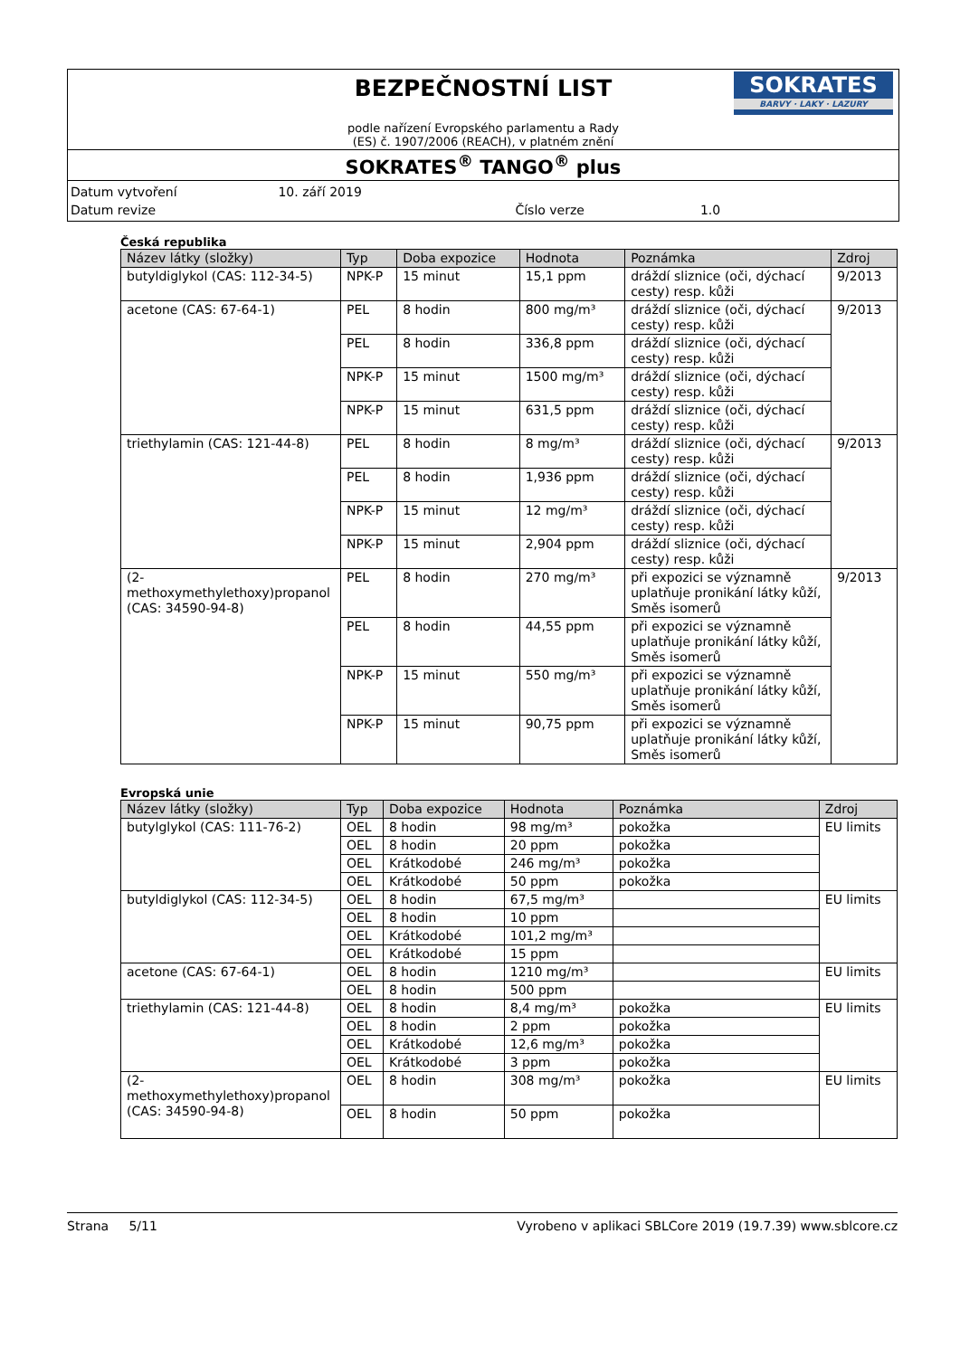BEZPEČNOSTNÍ LIST
podle nařízení Evropského parlamentu a Rady
(ES) č. 1907/2006 (REACH), v platném znění
SOKRATES
BARVY · LAKY · LAZURY
SOKRATES<sup>®</sup> TANGO<sup>®</sup> plus
Datum vytvoření 10. září 2019
Datum revize Číslo verze 1.0
Česká republika
| Název látky (složky) | Typ | Doba expozice | Hodnota | Poznámka | Zdroj |
| --- | --- | --- | --- | --- | --- |
| butyldiglykol (CAS: 112-34-5) | NPK-P | 15 minut | 15,1 ppm | dráždí sliznice (oči, dýchací cesty) resp. kůži | 9/2013 |
| acetone (CAS: 67-64-1) | PEL | 8 hodin | 800 mg/m³ | dráždí sliznice (oči, dýchací cesty) resp. kůži | 9/2013 |
| | PEL | 8 hodin | 336,8 ppm | dráždí sliznice (oči, dýchací cesty) resp. kůži | |
| | NPK-P | 15 minut | 1500 mg/m³ | dráždí sliznice (oči, dýchací cesty) resp. kůži | |
| | NPK-P | 15 minut | 631,5 ppm | dráždí sliznice (oči, dýchací cesty) resp. kůži | |
| triethylamin (CAS: 121-44-8) | PEL | 8 hodin | 8 mg/m³ | dráždí sliznice (oči, dýchací cesty) resp. kůži | 9/2013 |
| | PEL | 8 hodin | 1,936 ppm | dráždí sliznice (oči, dýchací cesty) resp. kůži | |
| | NPK-P | 15 minut | 12 mg/m³ | dráždí sliznice (oči, dýchací cesty) resp. kůži | |
| | NPK-P | 15 minut | 2,904 ppm | dráždí sliznice (oči, dýchací cesty) resp. kůži | |
| (2-methoxymethylethoxy)propanol (CAS: 34590-94-8) | PEL | 8 hodin | 270 mg/m³ | při expozici se významně uplatňuje pronikání látky kůží, Směs isomerů | 9/2013 |
| | PEL | 8 hodin | 44,55 ppm | při expozici se významně uplatňuje pronikání látky kůží, Směs isomerů | |
| | NPK-P | 15 minut | 550 mg/m³ | při expozici se významně uplatňuje pronikání látky kůží, Směs isomerů | |
| | NPK-P | 15 minut | 90,75 ppm | při expozici se významně uplatňuje pronikání látky kůží, Směs isomerů | |
Evropská unie
| Název látky (složky) | Typ | Doba expozice | Hodnota | Poznámka | Zdroj |
| --- | --- | --- | --- | --- | --- |
| butylglykol (CAS: 111-76-2) | OEL | 8 hodin | 98 mg/m³ | pokožka | EU limits |
| | OEL | 8 hodin | 20 ppm | pokožka | |
| | OEL | Krátkodobé | 246 mg/m³ | pokožka | |
| | OEL | Krátkodobé | 50 ppm | pokožka | |
| butyldiglykol (CAS: 112-34-5) | OEL | 8 hodin | 67,5 mg/m³ | | EU limits |
| | OEL | 8 hodin | 10 ppm | | |
| | OEL | Krátkodobé | 101,2 mg/m³ | | |
| | OEL | Krátkodobé | 15 ppm | | |
| acetone (CAS: 67-64-1) | OEL | 8 hodin | 1210 mg/m³ | | EU limits |
| | OEL | 8 hodin | 500 ppm | | |
| triethylamin (CAS: 121-44-8) | OEL | 8 hodin | 8,4 mg/m³ | pokožka | EU limits |
| | OEL | 8 hodin | 2 ppm | pokožka | |
| | OEL | Krátkodobé | 12,6 mg/m³ | pokožka | |
| | OEL | Krátkodobé | 3 ppm | pokožka | |
| (2-methoxymethylethoxy)propanol (CAS: 34590-94-8) | OEL | 8 hodin | 308 mg/m³ | pokožka | EU limits |
| | OEL | 8 hodin | 50 ppm | pokožka | |
Strana 5/11 Vyrobeno v aplikaci SBLCore 2019 (19.7.39) www.sblcore.cz